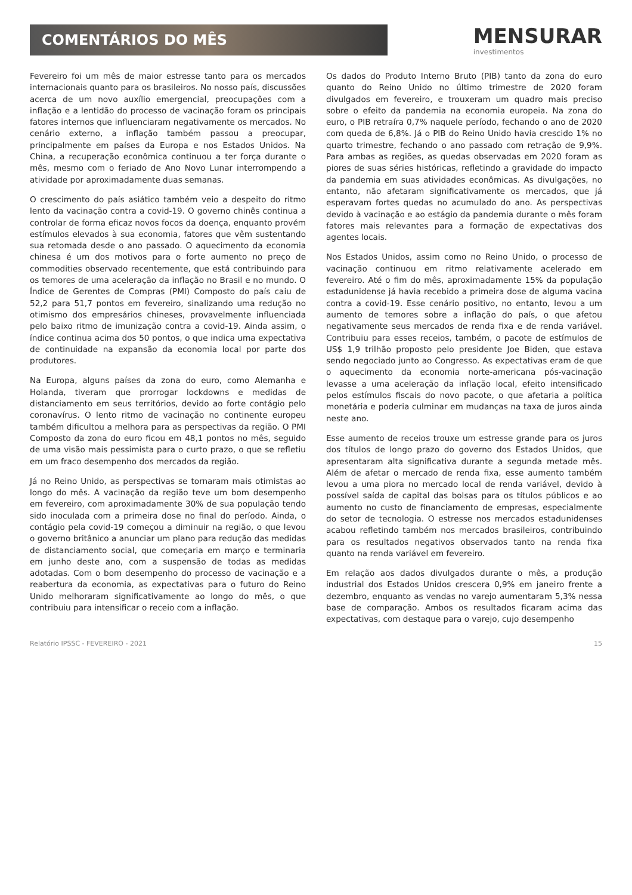COMENTÁRIOS DO MÊS
MENSURAR
investimentos
Fevereiro foi um mês de maior estresse tanto para os mercados internacionais quanto para os brasileiros. No nosso país, discussões acerca de um novo auxílio emergencial, preocupações com a inflação e a lentidão do processo de vacinação foram os principais fatores internos que influenciaram negativamente os mercados. No cenário externo, a inflação também passou a preocupar, principalmente em países da Europa e nos Estados Unidos. Na China, a recuperação econômica continuou a ter força durante o mês, mesmo com o feriado de Ano Novo Lunar interrompendo a atividade por aproximadamente duas semanas.
O crescimento do país asiático também veio a despeito do ritmo lento da vacinação contra a covid-19. O governo chinês continua a controlar de forma eficaz novos focos da doença, enquanto provém estímulos elevados à sua economia, fatores que vêm sustentando sua retomada desde o ano passado. O aquecimento da economia chinesa é um dos motivos para o forte aumento no preço de commodities observado recentemente, que está contribuindo para os temores de uma aceleração da inflação no Brasil e no mundo. O Índice de Gerentes de Compras (PMI) Composto do país caiu de 52,2 para 51,7 pontos em fevereiro, sinalizando uma redução no otimismo dos empresários chineses, provavelmente influenciada pelo baixo ritmo de imunização contra a covid-19. Ainda assim, o índice continua acima dos 50 pontos, o que indica uma expectativa de continuidade na expansão da economia local por parte dos produtores.
Na Europa, alguns países da zona do euro, como Alemanha e Holanda, tiveram que prorrogar lockdowns e medidas de distanciamento em seus territórios, devido ao forte contágio pelo coronavírus. O lento ritmo de vacinação no continente europeu também dificultou a melhora para as perspectivas da região. O PMI Composto da zona do euro ficou em 48,1 pontos no mês, seguido de uma visão mais pessimista para o curto prazo, o que se refletiu em um fraco desempenho dos mercados da região.
Já no Reino Unido, as perspectivas se tornaram mais otimistas ao longo do mês. A vacinação da região teve um bom desempenho em fevereiro, com aproximadamente 30% de sua população tendo sido inoculada com a primeira dose no final do período. Ainda, o contágio pela covid-19 começou a diminuir na região, o que levou o governo britânico a anunciar um plano para redução das medidas de distanciamento social, que começaria em março e terminaria em junho deste ano, com a suspensão de todas as medidas adotadas. Com o bom desempenho do processo de vacinação e a reabertura da economia, as expectativas para o futuro do Reino Unido melhoraram significativamente ao longo do mês, o que contribuiu para intensificar o receio com a inflação.
Os dados do Produto Interno Bruto (PIB) tanto da zona do euro quanto do Reino Unido no último trimestre de 2020 foram divulgados em fevereiro, e trouxeram um quadro mais preciso sobre o efeito da pandemia na economia europeia. Na zona do euro, o PIB retraíra 0,7% naquele período, fechando o ano de 2020 com queda de 6,8%. Já o PIB do Reino Unido havia crescido 1% no quarto trimestre, fechando o ano passado com retração de 9,9%. Para ambas as regiões, as quedas observadas em 2020 foram as piores de suas séries históricas, refletindo a gravidade do impacto da pandemia em suas atividades econômicas. As divulgações, no entanto, não afetaram significativamente os mercados, que já esperavam fortes quedas no acumulado do ano. As perspectivas devido à vacinação e ao estágio da pandemia durante o mês foram fatores mais relevantes para a formação de expectativas dos agentes locais.
Nos Estados Unidos, assim como no Reino Unido, o processo de vacinação continuou em ritmo relativamente acelerado em fevereiro. Até o fim do mês, aproximadamente 15% da população estadunidense já havia recebido a primeira dose de alguma vacina contra a covid-19. Esse cenário positivo, no entanto, levou a um aumento de temores sobre a inflação do país, o que afetou negativamente seus mercados de renda fixa e de renda variável. Contribuiu para esses receios, também, o pacote de estímulos de US$ 1,9 trilhão proposto pelo presidente Joe Biden, que estava sendo negociado junto ao Congresso. As expectativas eram de que o aquecimento da economia norte-americana pós-vacinação levasse a uma aceleração da inflação local, efeito intensificado pelos estímulos fiscais do novo pacote, o que afetaria a política monetária e poderia culminar em mudanças na taxa de juros ainda neste ano.
Esse aumento de receios trouxe um estresse grande para os juros dos títulos de longo prazo do governo dos Estados Unidos, que apresentaram alta significativa durante a segunda metade mês. Além de afetar o mercado de renda fixa, esse aumento também levou a uma piora no mercado local de renda variável, devido à possível saída de capital das bolsas para os títulos públicos e ao aumento no custo de financiamento de empresas, especialmente do setor de tecnologia. O estresse nos mercados estadunidenses acabou refletindo também nos mercados brasileiros, contribuindo para os resultados negativos observados tanto na renda fixa quanto na renda variável em fevereiro.
Em relação aos dados divulgados durante o mês, a produção industrial dos Estados Unidos crescera 0,9% em janeiro frente a dezembro, enquanto as vendas no varejo aumentaram 5,3% nessa base de comparação. Ambos os resultados ficaram acima das expectativas, com destaque para o varejo, cujo desempenho
Relatório IPSSC - FEVEREIRO - 2021 15